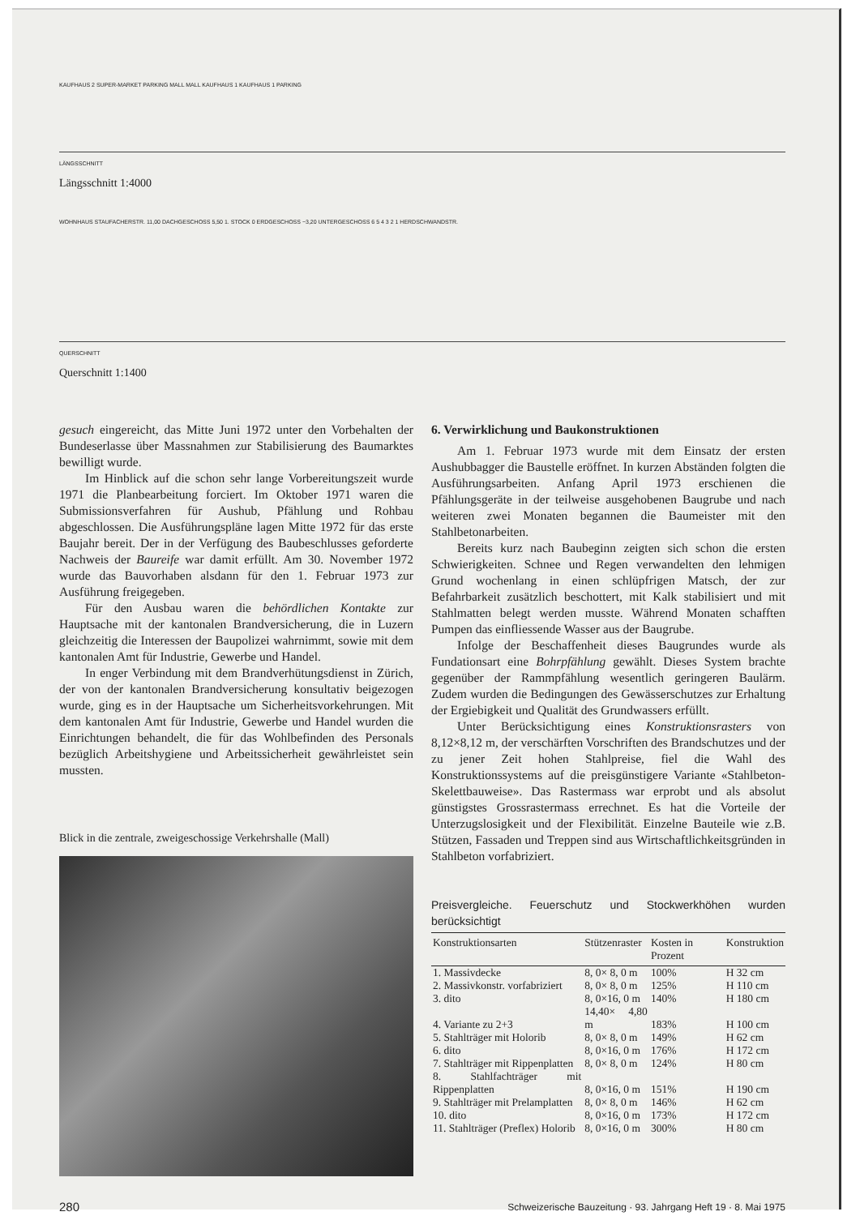KAUFHAUS 2 SUPER-MARKET PARKING MALL MALL KAUFHAUS 1 KAUFHAUS 1 PARKING
LÄNGSSCHNITT
Längsschnitt 1:4000
WOHNHAUS STAUFACHERSTR. 11,00 DACHGESCHOSS 5,50 1. STOCK 0 ERDGESCHOSS −3,20 UNTERGESCHOSS 6 5 4 3 2 1 HERDSCHWANDSTR.
QUERSCHNITT
Querschnitt 1:1400
gesuch eingereicht, das Mitte Juni 1972 unter den Vorbehalten der Bundeserlasse über Massnahmen zur Stabilisierung des Baumarktes bewilligt wurde.
Im Hinblick auf die schon sehr lange Vorbereitungszeit wurde 1971 die Planbearbeitung forciert. Im Oktober 1971 waren die Submissionsverfahren für Aushub, Pfählung und Rohbau abgeschlossen. Die Ausführungspläne lagen Mitte 1972 für das erste Baujahr bereit. Der in der Verfügung des Baubeschlusses geforderte Nachweis der Baureife war damit erfüllt. Am 30. November 1972 wurde das Bauvorhaben alsdann für den 1. Februar 1973 zur Ausführung freigegeben.
Für den Ausbau waren die behördlichen Kontakte zur Hauptsache mit der kantonalen Brandversicherung, die in Luzern gleichzeitig die Interessen der Baupolizei wahrnimmt, sowie mit dem kantonalen Amt für Industrie, Gewerbe und Handel.
In enger Verbindung mit dem Brandverhütungsdienst in Zürich, der von der kantonalen Brandversicherung konsultativ beigezogen wurde, ging es in der Hauptsache um Sicherheitsvorkehrungen. Mit dem kantonalen Amt für Industrie, Gewerbe und Handel wurden die Einrichtungen behandelt, die für das Wohlbefinden des Personals bezüglich Arbeitshygiene und Arbeitssicherheit gewährleistet sein mussten.
Blick in die zentrale, zweigeschossige Verkehrshalle (Mall)
6. Verwirklichung und Baukonstruktionen
Am 1. Februar 1973 wurde mit dem Einsatz der ersten Aushubbagger die Baustelle eröffnet. In kurzen Abständen folgten die Ausführungsarbeiten. Anfang April 1973 erschienen die Pfählungsgeräte in der teilweise ausgehobenen Baugrube und nach weiteren zwei Monaten begannen die Baumeister mit den Stahlbetonarbeiten.
Bereits kurz nach Baubeginn zeigten sich schon die ersten Schwierigkeiten. Schnee und Regen verwandelten den lehmigen Grund wochenlang in einen schlüpfrigen Matsch, der zur Befahrbarkeit zusätzlich beschottert, mit Kalk stabilisiert und mit Stahlmatten belegt werden musste. Während Monaten schafften Pumpen das einfliessende Wasser aus der Baugrube.
Infolge der Beschaffenheit dieses Baugrundes wurde als Fundationsart eine Bohrpfählung gewählt. Dieses System brachte gegenüber der Rammpfählung wesentlich geringeren Baulärm. Zudem wurden die Bedingungen des Gewässerschutzes zur Erhaltung der Ergiebigkeit und Qualität des Grundwassers erfüllt.
Unter Berücksichtigung eines Konstruktionsrasters von 8,12×8,12 m, der verschärften Vorschriften des Brandschutzes und der zu jener Zeit hohen Stahlpreise, fiel die Wahl des Konstruktionssystems auf die preisgünstigere Variante «Stahlbeton-Skelettbauweise». Das Rastermass war erprobt und als absolut günstigstes Grossrastermass errechnet. Es hat die Vorteile der Unterzugslosigkeit und der Flexibilität. Einzelne Bauteile wie z.B. Stützen, Fassaden und Treppen sind aus Wirtschaftlichkeitsgründen in Stahlbeton vorfabriziert.
Preisvergleiche. Feuerschutz und Stockwerkhöhen wurden berücksichtigt
| Konstruktionsarten | Stützenraster | Kosten in Prozent | Konstruktion |
| --- | --- | --- | --- |
| 1. Massivdecke | 8, 0× 8, 0 m | 100% | H 32 cm |
| 2. Massivkonstr. vorfabriziert | 8, 0× 8, 0 m | 125% | H 110 cm |
| 3. dito | 8, 0×16, 0 m | 140% | H 180 cm |
| 4. Variante zu 2+3 | 14,40× 4,80 m | 183% | H 100 cm |
| 5. Stahlträger mit Holorib | 8, 0× 8, 0 m | 149% | H 62 cm |
| 6. dito | 8, 0×16, 0 m | 176% | H 172 cm |
| 7. Stahlträger mit Rippenplatten | 8, 0× 8, 0 m | 124% | H 80 cm |
| 8. Stahlfachträger mit Rippenplatten | 8, 0×16, 0 m | 151% | H 190 cm |
| 9. Stahlträger mit Prelamplatten | 8, 0× 8, 0 m | 146% | H 62 cm |
| 10. dito | 8, 0×16, 0 m | 173% | H 172 cm |
| 11. Stahlträger (Preflex) Holorib | 8, 0×16, 0 m | 300% | H 80 cm |
280 Schweizerische Bauzeitung · 93. Jahrgang Heft 19 · 8. Mai 1975